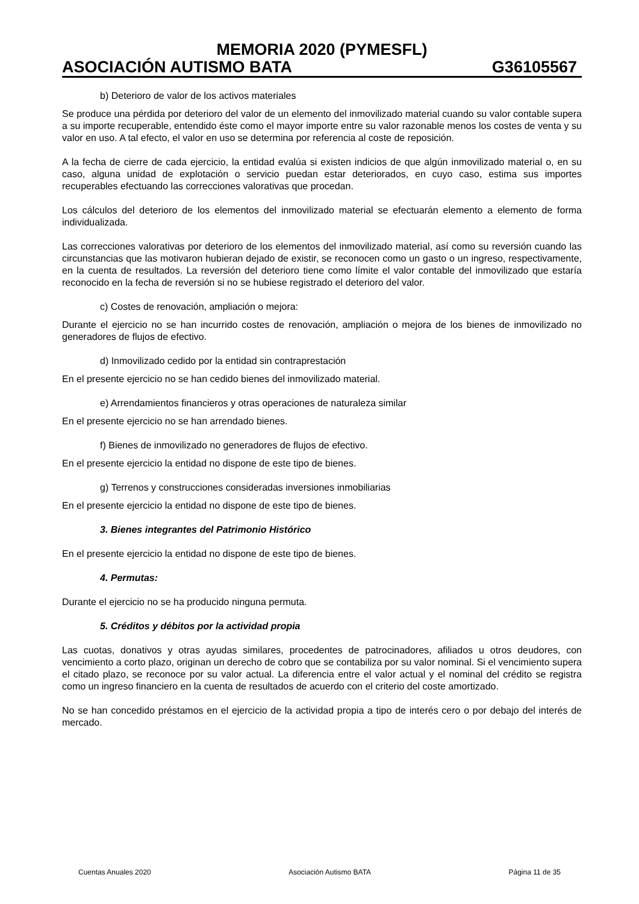MEMORIA 2020 (PYMESFL)
ASOCIACIÓN AUTISMO BATA G36105567
b) Deterioro de valor de los activos materiales
Se produce una pérdida por deterioro del valor de un elemento del inmovilizado material cuando su valor contable supera a su importe recuperable, entendido éste como el mayor importe entre su valor razonable menos los costes de venta y su valor en uso. A tal efecto, el valor en uso se determina por referencia al coste de reposición.
A la fecha de cierre de cada ejercicio, la entidad evalúa si existen indicios de que algún inmovilizado material o, en su caso, alguna unidad de explotación o servicio puedan estar deteriorados, en cuyo caso, estima sus importes recuperables efectuando las correcciones valorativas que procedan.
Los cálculos del deterioro de los elementos del inmovilizado material se efectuarán elemento a elemento de forma individualizada.
Las correcciones valorativas por deterioro de los elementos del inmovilizado material, así como su reversión cuando las circunstancias que las motivaron hubieran dejado de existir, se reconocen como un gasto o un ingreso, respectivamente, en la cuenta de resultados. La reversión del deterioro tiene como límite el valor contable del inmovilizado que estaría reconocido en la fecha de reversión si no se hubiese registrado el deterioro del valor.
c) Costes de renovación, ampliación o mejora:
Durante el ejercicio no se han incurrido costes de renovación, ampliación o mejora de los bienes de inmovilizado no generadores de flujos de efectivo.
d) Inmovilizado cedido por la entidad sin contraprestación
En el presente ejercicio no se han cedido bienes del inmovilizado material.
e) Arrendamientos financieros y otras operaciones de naturaleza similar
En el presente ejercicio no se han arrendado bienes.
f) Bienes de inmovilizado no generadores de flujos de efectivo.
En el presente ejercicio la entidad no dispone de este tipo de bienes.
g) Terrenos y construcciones consideradas inversiones inmobiliarias
En el presente ejercicio la entidad no dispone de este tipo de bienes.
3. Bienes integrantes del Patrimonio Histórico
En el presente ejercicio la entidad no dispone de este tipo de bienes.
4. Permutas:
Durante el ejercicio no se ha producido ninguna permuta.
5. Créditos y débitos por la actividad propia
Las cuotas, donativos y otras ayudas similares, procedentes de patrocinadores, afiliados u otros deudores, con vencimiento a corto plazo, originan un derecho de cobro que se contabiliza por su valor nominal. Si el vencimiento supera el citado plazo, se reconoce por su valor actual. La diferencia entre el valor actual y el nominal del crédito se registra como un ingreso financiero en la cuenta de resultados de acuerdo con el criterio del coste amortizado.
No se han concedido préstamos en el ejercicio de la actividad propia a tipo de interés cero o por debajo del interés de mercado.
Cuentas Anuales 2020 Asociación Autismo BATA Página 11 de 35